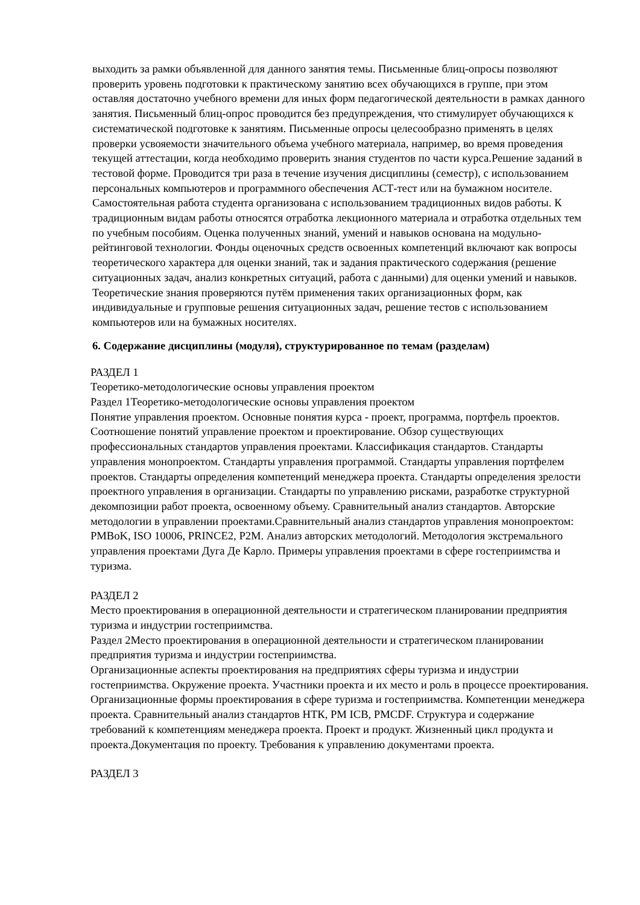выходить за рамки объявленной для данного занятия темы. Письменные блиц-опросы позволяют проверить уровень подготовки к практическому занятию всех обучающихся в группе, при этом оставляя достаточно учебного времени для иных форм педагогической деятельности в рамках данного занятия. Письменный блиц-опрос проводится без предупреждения, что стимулирует обучающихся к систематической подготовке к занятиям. Письменные опросы целесообразно применять в целях проверки усвояемости значительного объема учебного материала, например, во время проведения текущей аттестации, когда необходимо проверить знания студентов по части курса.Решение заданий в тестовой форме. Проводится три раза в течение изучения дисциплины (семестр), с использованием персональных компьютеров и программного обеспечения АСТ-тест или на бумажном носителе. Самостоятельная работа студента организована с использованием традиционных видов работы. К традиционным видам работы относятся отработка лекционного материала и отработка отдельных тем по учебным пособиям. Оценка полученных знаний, умений и навыков основана на модульно-рейтинговой технологии. Фонды оценочных средств освоенных компетенций включают как вопросы теоретического характера для оценки знаний, так и задания практического содержания (решение ситуационных задач, анализ конкретных ситуаций, работа с данными) для оценки умений и навыков. Теоретические знания проверяются путём применения таких организационных форм, как индивидуальные и групповые решения ситуационных задач, решение тестов с использованием компьютеров или на бумажных носителях.
6. Содержание дисциплины (модуля), структурированное по темам (разделам)
РАЗДЕЛ 1
Теоретико-методологические основы управления проектом
Раздел 1Теоретико-методологические основы управления проектом
Понятие управления проектом. Основные понятия курса - проект, программа, портфель проектов. Соотношение понятий управление проектом и проектирование. Обзор существующих профессиональных стандартов управления проектами. Классификация стандартов. Стандарты управления монопроектом. Стандарты управления программой. Стандарты управления портфелем проектов. Стандарты определения компетенций менеджера проекта. Стандарты определения зрелости проектного управления в организации. Стандарты по управлению рисками, разработке структурной декомпозиции работ проекта, освоенному объему. Сравнительный анализ стандартов. Авторские методологии в управлении проектами.Сравнительный анализ стандартов управления монопроектом: PMBoK, ISO 10006, PRINCE2, P2M. Анализ авторских методологий. Методология экстремального управления проектами Дуга Де Карло. Примеры управления проектами в сфере гостеприимства и туризма.
РАЗДЕЛ 2
Место проектирования в операционной деятельности и стратегическом планировании предприятия туризма и индустрии гостеприимства.
Раздел 2Место проектирования в операционной деятельности и стратегическом планировании предприятия туризма и индустрии гостеприимства.
Организационные аспекты проектирования на предприятиях сферы туризма и индустрии гостеприимства. Окружение проекта. Участники проекта и их место и роль в процессе проектирования. Организационные формы проектирования в сфере туризма и гостеприимства. Компетенции менеджера проекта. Сравнительный анализ стандартов НТК, PM ICB, PMCDF. Структура и содержание требований к компетенциям менеджера проекта. Проект и продукт. Жизненный цикл продукта и проекта.Документация по проекту. Требования к управлению документами проекта.
РАЗДЕЛ 3